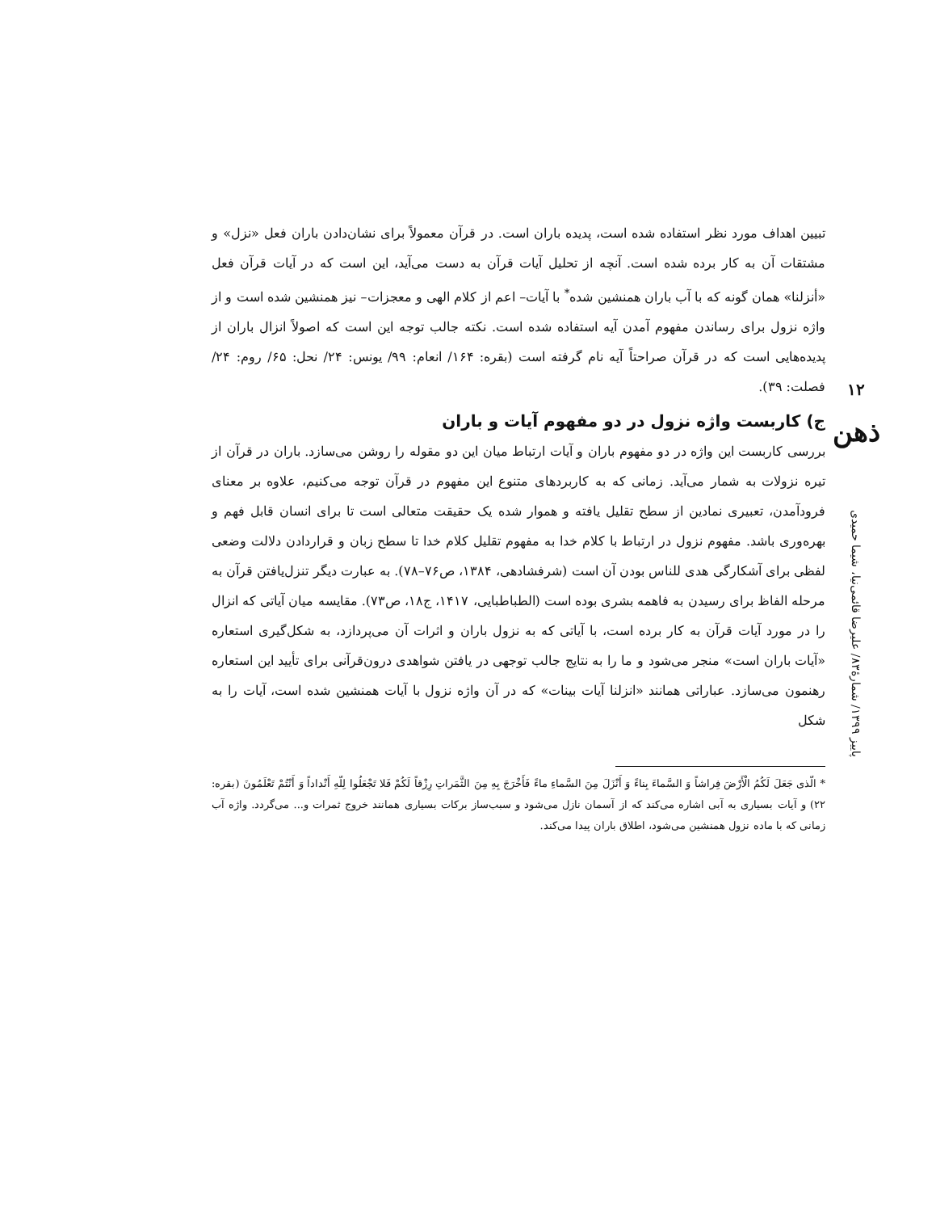تبیین اهداف مورد نظر استفاده شده است، پدیده باران است. در قرآن معمولاً برای نشان‌دادن باران فعل «نزل» و مشتقات آن به کار برده شده است. آنچه از تحلیل آیات قرآن به دست می‌آید، این است که در آیات قرآن فعل «أنزلنا» همان گونه که با آب باران همنشین شده<sup>*</sup> با آیات– اعم از کلام الهی و معجزات– نیز همنشین شده است و از واژه نزول برای رساندن مفهوم آمدن آیه استفاده شده است. نکته جالب توجه این است که اصولاً انزال باران از پدیده‌هایی است که در قرآن صراحتاً آیه نام گرفته است (بقره: ۱۶۴/ انعام: ۹۹/ یونس: ۲۴/ نحل: ۶۵/ روم: ۲۴/ فصلت: ۳۹).
ج) کاربست واژه نزول در دو مفهوم آیات و باران
بررسی کاربست این واژه در دو مفهوم باران و آیات ارتباط میان این دو مقوله را روشن می‌سازد. باران در قرآن از تیره نزولات به شمار می‌آید. زمانی که به کاربردهای متنوع این مفهوم در قرآن توجه می‌کنیم، علاوه بر معنای فرودآمدن، تعبیری نمادین از سطح تقلیل یافته و هموار شده یک حقیقت متعالی است تا برای انسان قابل فهم و بهره‌وری باشد. مفهوم نزول در ارتباط با کلام خدا به مفهوم تقلیل کلام خدا تا سطح زبان و قراردادن دلالت وضعی لفظی برای آشکارگی هدی للناس بودن آن است (شرفشادهی، ۱۳۸۴، ص۷۶–۷۸). به عبارت دیگر تنزل‌یافتن قرآن به مرحله الفاظ برای رسیدن به فاهمه بشری بوده است (الطباطبایی، ۱۴۱۷، ج۱۸، ص۷۳). مقایسه میان آیاتی که انزال را در مورد آیات قرآن به کار برده است، با آیاتی که به نزول باران و اثرات آن می‌پردازد، به شکل‌گیری استعاره «آیات باران است» منجر می‌شود و ما را به نتایج جالب توجهی در یافتن شواهدی درون‌قرآنی برای تأیید این استعاره رهنمون می‌سازد. عباراتی همانند «انزلنا آیات بینات» که در آن واژه نزول با آیات همنشین شده است، آیات را به شکل
* الّذی جَعَلَ لَکُمُ الْأَرْضَ فِراشاً وَ السَّماءَ بِناءً وَ أَنْزَلَ مِنَ السَّماءِ ماءً فَأَخْرَجَ بِهِ مِنَ الثَّمَراتِ رِزْقاً لَکُمْ فَلا تَجْعَلُوا لِلّهِ أَنْداداً وَ أَنْتُمْ تَعْلَمُونَ (بقره: ۲۲) و آیات بسیاری به آبی اشاره می‌کند که از آسمان نازل می‌شود و سبب‌ساز برکات بسیاری همانند خروج ثمرات و... می‌گردد. واژه آب زمانی که با ماده نزول همنشین می‌شود، اطلاق باران پیدا می‌کند.
۱۲
ذهن
پاییز ۱۳۹۹/ شمارهٔ۸۳/ علیرضا قائمی‌نیا، شیما حمیدی